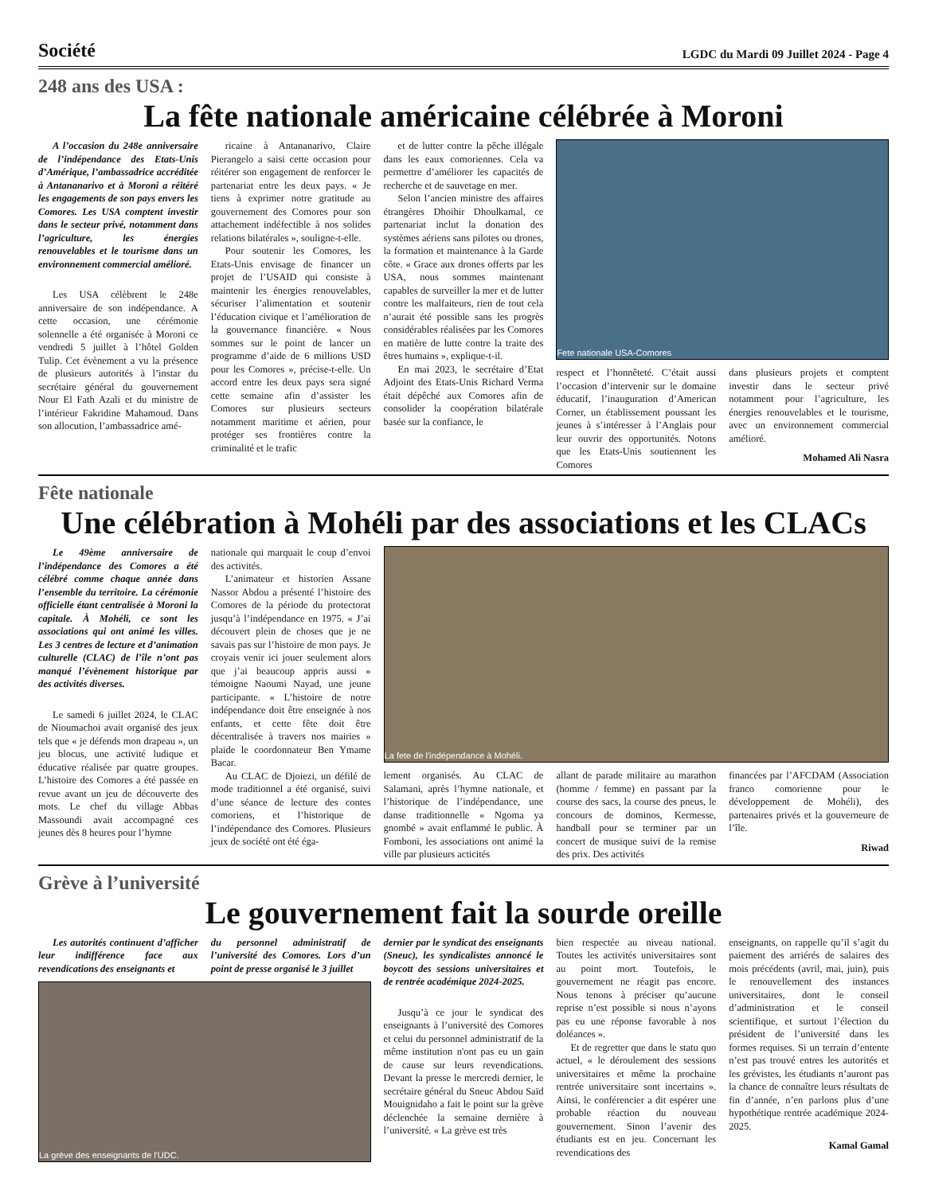Société
LGDC du Mardi 09 Juillet 2024 - Page 4
248 ans des USA :
La fête nationale américaine célébrée à Moroni
A l’occasion du 248e anniversaire de l’indépendance des Etats-Unis d’Amérique, l’ambassadrice accréditée à Antananarivo et à Moroni a réitéré les engagements de son pays envers les Comores. Les USA comptent investir dans le secteur privé, notamment dans l’agriculture, les énergies renouvelables et le tourisme dans un environnement commercial amélioré.
Les USA célèbrent le 248e anniversaire de son indépendance. A cette occasion, une cérémonie solennelle a été organisée à Moroni ce vendredi 5 juillet à l’hôtel Golden Tulip. Cet évènement a vu la présence de plusieurs autorités à l’instar du secrétaire général du gouvernement Nour El Fath Azali et du ministre de l’intérieur Fakridine Mahamoud. Dans son allocution, l’ambassadrice amé-
ricaine à Antananarivo, Claire Pierangelo a saisi cette occasion pour réitérer son engagement de renforcer le partenariat entre les deux pays. « Je tiens à exprimer notre gratitude au gouvernement des Comores pour son attachement indéfectible à nos solides relations bilatérales », souligne-t-elle.
Pour soutenir les Comores, les Etats-Unis envisage de financer un projet de l’USAID qui consiste à maintenir les énergies renouvelables, sécuriser l’alimentation et soutenir l’éducation civique et l’amélioration de la gouvernance financière. « Nous sommes sur le point de lancer un programme d’aide de 6 millions USD pour les Comores », précise-t-elle. Un accord entre les deux pays sera signé cette semaine afin d’assister les Comores sur plusieurs secteurs notamment maritime et aérien, pour protéger ses frontières contre la criminalité et le trafic
et de lutter contre la pêche illégale dans les eaux comoriennes. Cela va permettre d’améliorer les capacités de recherche et de sauvetage en mer.
Selon l’ancien ministre des affaires étrangères Dhoihir Dhoulkamal, ce partenariat inclut la donation des systèmes aériens sans pilotes ou drones, la formation et maintenance à la Garde côte. « Grace aux drones offerts par les USA, nous sommes maintenant capables de surveiller la mer et de lutter contre les malfaiteurs, rien de tout cela n’aurait été possible sans les progrès considérables réalisées par les Comores en matière de lutte contre la traite des êtres humains », explique-t-il.
En mai 2023, le secrétaire d’Etat Adjoint des Etats-Unis Richard Verma était dépêché aux Comores afin de consolider la coopération bilatérale basée sur la confiance, le
Fete nationale USA-Comores
respect et l’honnêteté. C’était aussi l’occasion d’intervenir sur le domaine éducatif, l’inauguration d’American Corner, un établissement poussant les jeunes à s’intéresser à l’Anglais pour leur ouvrir des opportunités. Notons que les Etats-Unis soutiennent les Comores
dans plusieurs projets et comptent investir dans le secteur privé notamment pour l’agriculture, les énergies renouvelables et le tourisme, avec un environnement commercial amélioré.
Mohamed Ali Nasra
Fête nationale
Une célébration à Mohéli par des associations et les CLACs
Le 49ème anniversaire de l’indépendance des Comores a été célébré comme chaque année dans l’ensemble du territoire. La cérémonie officielle étant centralisée à Moroni la capitale. À Mohéli, ce sont les associations qui ont animé les villes. Les 3 centres de lecture et d’animation culturelle (CLAC) de l’île n’ont pas manqué l’évènement historique par des activités diverses.
Le samedi 6 juillet 2024, le CLAC de Nioumachoi avait organisé des jeux tels que « je défends mon drapeau », un jeu blocus, une activité ludique et éducative réalisée par quatre groupes. L’histoire des Comores a été passée en revue avant un jeu de découverte des mots. Le chef du village Abbas Massoundi avait accompagné ces jeunes dès 8 heures pour l’hymne
nationale qui marquait le coup d’envoi des activités.
L’animateur et historien Assane Nassor Abdou a présenté l’histoire des Comores de la période du protectorat jusqu’à l’indépendance en 1975. « J’ai découvert plein de choses que je ne savais pas sur l’histoire de mon pays. Je croyais venir ici jouer seulement alors que j’ai beaucoup appris aussi » témoigne Naoumi Nayad, une jeune participante. « L’histoire de notre indépendance doit être enseignée à nos enfants, et cette fête doit être décentralisée à travers nos mairies » plaide le coordonnateur Ben Ymame Bacar.
Au CLAC de Djoiezi, un défilé de mode traditionnel a été organisé, suivi d’une séance de lecture des contes comoriens, et l’historique de l’indépendance des Comores. Plusieurs jeux de société ont été éga-
La fete de l'indépendance à Mohéli.
lement organisés. Au CLAC de Salamani, après l’hymne nationale, et l’historique de l’indépendance, une danse traditionnelle « Ngoma ya gnombé » avait enflammé le public. À Fomboni, les associations ont animé la ville par plusieurs acticités
allant de parade militaire au marathon (homme / femme) en passant par la course des sacs, la course des pneus, le concours de dominos, Kermesse, handball pour se terminer par un concert de musique suivi de la remise des prix. Des activités
financées par l’AFCDAM (Association franco comorienne pour le développement de Mohéli), des partenaires privés et la gouverneure de l’île.
Riwad
Grève à l’université
Le gouvernement fait la sourde oreille
Les autorités continuent d’afficher leur indifférence face aux revendications des enseignants et
du personnel administratif de l’université des Comores. Lors d’un point de presse organisé le 3 juillet
La grève des enseignants de l'UDC.
dernier par le syndicat des enseignants (Sneuc), les syndicalistes annoncé le boycott des sessions universitaires et de rentrée académique 2024-2025.
Jusqu’à ce jour le syndicat des enseignants à l’université des Comores et celui du personnel administratif de la même institution n'ont pas eu un gain de cause sur leurs revendications. Devant la presse le mercredi dernier, le secrétaire général du Sneuc Abdou Saïd Mouignidaho a fait le point sur la grève déclenchée la semaine dernière à l’université. « La grève est très
bien respectée au niveau national. Toutes les activités universitaires sont au point mort. Toutefois, le gouvernement ne réagit pas encore. Nous tenons à préciser qu’aucune reprise n’est possible si nous n’ayons pas eu une réponse favorable à nos doléances ».
Et de regretter que dans le statu quo actuel, « le déroulement des sessions universitaires et même la prochaine rentrée universitaire sont incertains ». Ainsi, le conférencier a dit espérer une probable réaction du nouveau gouvernement. Sinon l’avenir des étudiants est en jeu. Concernant les revendications des
enseignants, on rappelle qu’il s’agit du paiement des arriérés de salaires des mois précédents (avril, mai, juin), puis le renouvellement des instances universitaires, dont le conseil d’administration et le conseil scientifique, et surtout l’élection du président de l’université dans les formes requises. Si un terrain d’entente n’est pas trouvé entres les autorités et les grévistes, les étudiants n’auront pas la chance de connaître leurs résultats de fin d’année, n’en parlons plus d’une hypothétique rentrée académique 2024-2025.
Kamal Gamal